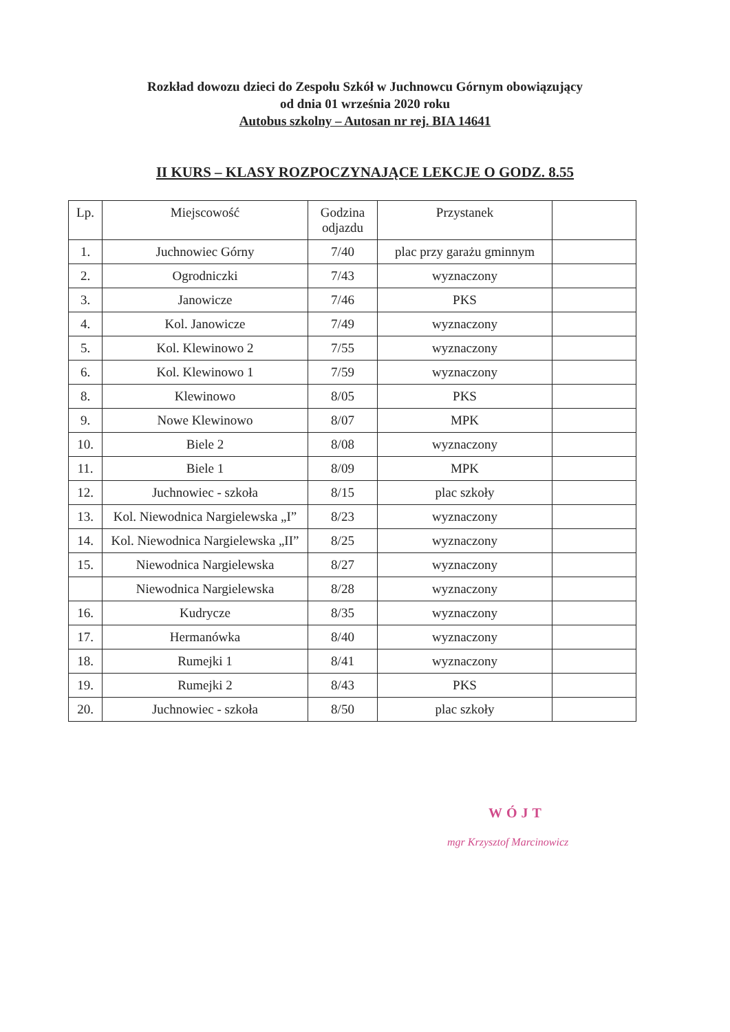Rozkład dowozu dzieci do Zespołu Szkół w Juchnowcu Górnym obowiązujący
od dnia 01 września 2020 roku
Autobus szkolny – Autosan nr rej. BIA 14641
II KURS – KLASY ROZPOCZYNAJĄCE LEKCJE O GODZ. 8.55
| Lp. | Miejscowość | Godzina odjazdu | Przystanek | |
| --- | --- | --- | --- | --- |
| 1. | Juchnowiec Górny | 7/40 | plac przy garażu gminnym | |
| 2. | Ogrodniczki | 7/43 | wyznaczony | |
| 3. | Janowicze | 7/46 | PKS | |
| 4. | Kol. Janowicze | 7/49 | wyznaczony | |
| 5. | Kol. Klewinowo 2 | 7/55 | wyznaczony | |
| 6. | Kol. Klewinowo 1 | 7/59 | wyznaczony | |
| 8. | Klewinowo | 8/05 | PKS | |
| 9. | Nowe Klewinowo | 8/07 | MPK | |
| 10. | Biele 2 | 8/08 | wyznaczony | |
| 11. | Biele 1 | 8/09 | MPK | |
| 12. | Juchnowiec - szkoła | 8/15 | plac szkoły | |
| 13. | Kol. Niewodnica Nargielewska „I” | 8/23 | wyznaczony | |
| 14. | Kol. Niewodnica Nargielewska „II” | 8/25 | wyznaczony | |
| 15. | Niewodnica Nargielewska | 8/27 | wyznaczony | |
| | Niewodnica Nargielewska | 8/28 | wyznaczony | |
| 16. | Kudrycze | 8/35 | wyznaczony | |
| 17. | Hermanówka | 8/40 | wyznaczony | |
| 18. | Rumejki 1 | 8/41 | wyznaczony | |
| 19. | Rumejki 2 | 8/43 | PKS | |
| 20. | Juchnowiec - szkoła | 8/50 | plac szkoły | |
WÓJT
mgr Krzysztof Marcinowicz